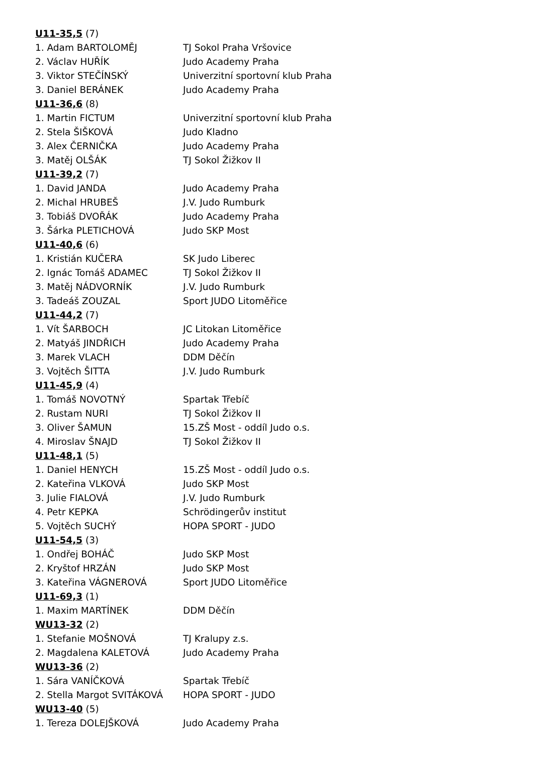| U11-35,5 (7) | |
| 1. Adam BARTOLOMĚJ | TJ Sokol Praha Vršovice |
| 2. Václav HUŘÍK | Judo Academy Praha |
| 3. Viktor STEČÍNSKÝ | Univerzitní sportovní klub Praha |
| 3. Daniel BERÁNEK | Judo Academy Praha |
| U11-36,6 (8) | |
| 1. Martin FICTUM | Univerzitní sportovní klub Praha |
| 2. Stela ŠIŠKOVÁ | Judo Kladno |
| 3. Alex ČERNIČKA | Judo Academy Praha |
| 3. Matěj OLŠÁK | TJ Sokol Žižkov II |
| U11-39,2 (7) | |
| 1. David JANDA | Judo Academy Praha |
| 2. Michal HRUBEŠ | J.V. Judo Rumburk |
| 3. Tobiáš DVOŘÁK | Judo Academy Praha |
| 3. Šárka PLETICHOVÁ | Judo SKP Most |
| U11-40,6 (6) | |
| 1. Kristián KUČERA | SK Judo Liberec |
| 2. Ignác Tomáš ADAMEC | TJ Sokol Žižkov II |
| 3. Matěj NÁDVORNÍK | J.V. Judo Rumburk |
| 3. Tadeáš ZOUZAL | Sport JUDO Litoměřice |
| U11-44,2 (7) | |
| 1. Vít ŠARBOCH | JC Litokan Litoměřice |
| 2. Matyáš JINDŘICH | Judo Academy Praha |
| 3. Marek VLACH | DDM Děčín |
| 3. Vojtěch ŠITTA | J.V. Judo Rumburk |
| U11-45,9 (4) | |
| 1. Tomáš NOVOTNÝ | Spartak Třebíč |
| 2. Rustam NURI | TJ Sokol Žižkov II |
| 3. Oliver ŠAMUN | 15.ZŠ Most - oddíl Judo o.s. |
| 4. Miroslav ŠNAJD | TJ Sokol Žižkov II |
| U11-48,1 (5) | |
| 1. Daniel HENYCH | 15.ZŠ Most - oddíl Judo o.s. |
| 2. Kateřina VLKOVÁ | Judo SKP Most |
| 3. Julie FIALOVÁ | J.V. Judo Rumburk |
| 4. Petr KEPKA | Schrödingerův institut |
| 5. Vojtěch SUCHÝ | HOPA SPORT - JUDO |
| U11-54,5 (3) | |
| 1. Ondřej BOHÁČ | Judo SKP Most |
| 2. Kryštof HRZÁN | Judo SKP Most |
| 3. Kateřina VÁGNEROVÁ | Sport JUDO Litoměřice |
| U11-69,3 (1) | |
| 1. Maxim MARTÍNEK | DDM Děčín |
| WU13-32 (2) | |
| 1. Stefanie MOŠNOVÁ | TJ Kralupy z.s. |
| 2. Magdalena KALETOVÁ | Judo Academy Praha |
| WU13-36 (2) | |
| 1. Sára VANÍČKOVÁ | Spartak Třebíč |
| 2. Stella Margot SVITÁKOVÁ | HOPA SPORT - JUDO |
| WU13-40 (5) | |
| 1. Tereza DOLEJŠKOVÁ | Judo Academy Praha |